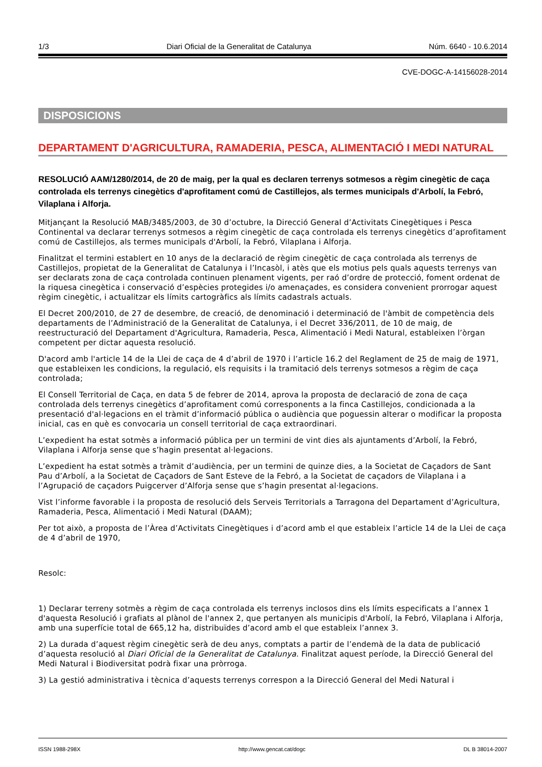1/3 Diari Oficial de la Generalitat de Catalunya Núm. 6640 - 10.6.2014
CVE-DOGC-A-14156028-2014
DISPOSICIONS
DEPARTAMENT D'AGRICULTURA, RAMADERIA, PESCA, ALIMENTACIÓ I MEDI NATURAL
RESOLUCIÓ AAM/1280/2014, de 20 de maig, per la qual es declaren terrenys sotmesos a règim cinegètic de caça controlada els terrenys cinegètics d'aprofitament comú de Castillejos, als termes municipals d'Arbolí, la Febró, Vilaplana i Alforja.
Mitjançant la Resolució MAB/3485/2003, de 30 d’octubre, la Direcció General d’Activitats Cinegètiques i Pesca Continental va declarar terrenys sotmesos a règim cinegètic de caça controlada els terrenys cinegètics d’aprofitament comú de Castillejos, als termes municipals d'Arbolí, la Febró, Vilaplana i Alforja.
Finalitzat el termini establert en 10 anys de la declaració de règim cinegètic de caça controlada als terrenys de Castillejos, propietat de la Generalitat de Catalunya i l’Incasòl, i atès que els motius pels quals aquests terrenys van ser declarats zona de caça controlada continuen plenament vigents, per raó d’ordre de protecció, foment ordenat de la riquesa cinegètica i conservació d’espècies protegides i/o amenaçades, es considera convenient prorrogar aquest règim cinegètic, i actualitzar els límits cartogràfics als límits cadastrals actuals.
El Decret 200/2010, de 27 de desembre, de creació, de denominació i determinació de l'àmbit de competència dels departaments de l’Administració de la Generalitat de Catalunya, i el Decret 336/2011, de 10 de maig, de reestructuració del Departament d'Agricultura, Ramaderia, Pesca, Alimentació i Medi Natural, estableixen l’òrgan competent per dictar aquesta resolució.
D'acord amb l'article 14 de la Llei de caça de 4 d’abril de 1970 i l’article 16.2 del Reglament de 25 de maig de 1971, que estableixen les condicions, la regulació, els requisits i la tramitació dels terrenys sotmesos a règim de caça controlada;
El Consell Territorial de Caça, en data 5 de febrer de 2014, aprova la proposta de declaració de zona de caça controlada dels terrenys cinegètics d’aprofitament comú corresponents a la finca Castillejos, condicionada a la presentació d'al·legacions en el tràmit d’informació pública o audiència que poguessin alterar o modificar la proposta inicial, cas en què es convocaria un consell territorial de caça extraordinari.
L’expedient ha estat sotmès a informació pública per un termini de vint dies als ajuntaments d’Arbolí, la Febró, Vilaplana i Alforja sense que s’hagin presentat al·legacions.
L’expedient ha estat sotmès a tràmit d’audiència, per un termini de quinze dies, a la Societat de Caçadors de Sant Pau d’Arbolí, a la Societat de Caçadors de Sant Esteve de la Febró, a la Societat de caçadors de Vilaplana i a l’Agrupació de caçadors Puigcerver d’Alforja sense que s’hagin presentat al·legacions.
Vist l’informe favorable i la proposta de resolució dels Serveis Territorials a Tarragona del Departament d’Agricultura, Ramaderia, Pesca, Alimentació i Medi Natural (DAAM);
Per tot això, a proposta de l’Àrea d’Activitats Cinegètiques i d’acord amb el que estableix l’article 14 de la Llei de caça de 4 d’abril de 1970,
Resolc:
1) Declarar terreny sotmès a règim de caça controlada els terrenys inclosos dins els límits especificats a l’annex 1 d'aquesta Resolució i grafiats al plànol de l'annex 2, que pertanyen als municipis d'Arbolí, la Febró, Vilaplana i Alforja, amb una superfície total de 665,12 ha, distribuïdes d’acord amb el que estableix l’annex 3.
2) La durada d’aquest règim cinegètic serà de deu anys, comptats a partir de l’endemà de la data de publicació d’aquesta resolució al Diari Oficial de la Generalitat de Catalunya. Finalitzat aquest període, la Direcció General del Medi Natural i Biodiversitat podrà fixar una pròrroga.
3) La gestió administrativa i tècnica d’aquests terrenys correspon a la Direcció General del Medi Natural i
ISSN 1988-298X http://www.gencat.cat/dogc DL B 38014-2007